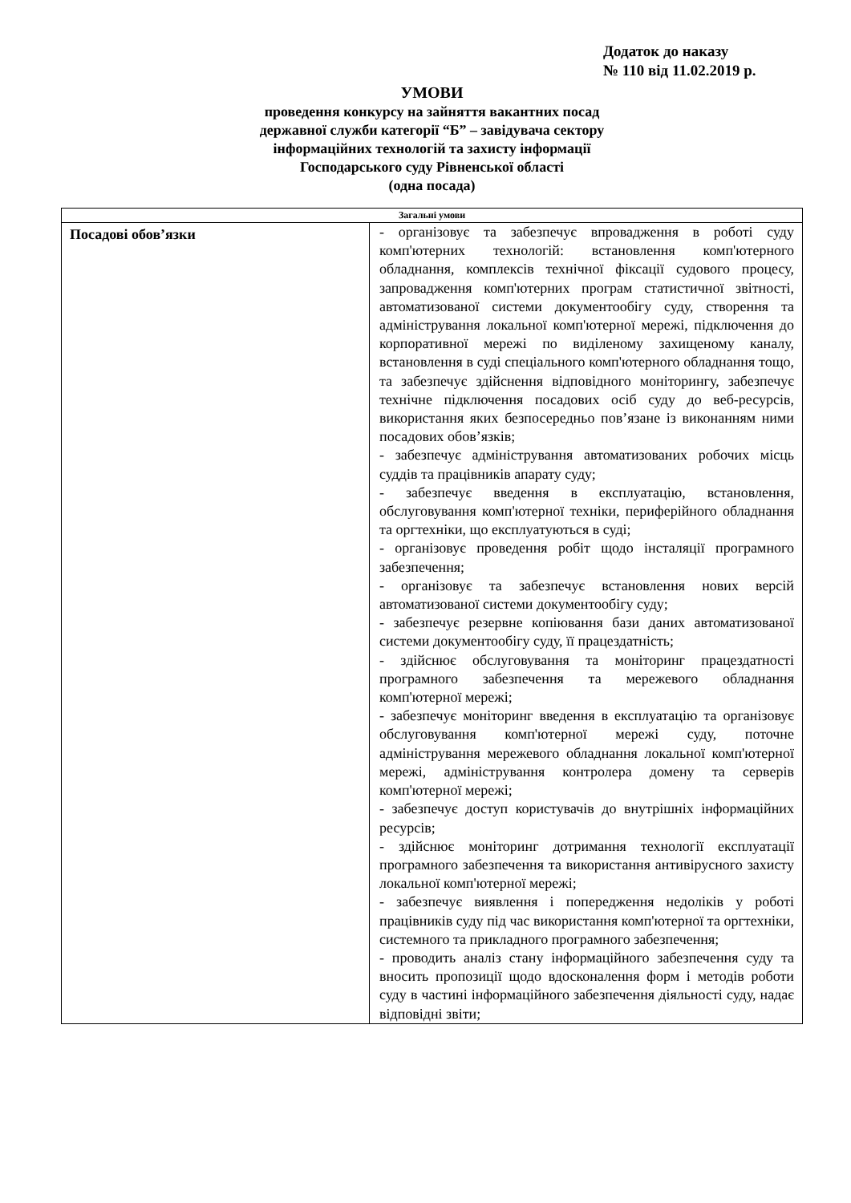Додаток до наказу
№ 110 від 11.02.2019 р.
УМОВИ
проведення конкурсу на зайняття вакантних посад
державної служби категорії “Б” – завідувача сектору
інформаційних технологій та захисту інформації
Господарського суду Рівненської області
(одна посада)
| Загальні умови | |
| --- | --- |
| Посадові обов’язки | - організовує та забезпечує впровадження в роботі суду комп'ютерних технологій: встановлення комп'ютерного обладнання, комплексів технічної фіксації судового процесу, запровадження комп'ютерних програм статистичної звітності, автоматизованої системи документообігу суду, створення та адміністрування локальної комп'ютерної мережі, підключення до корпоративної мережі по виділеному захищеному каналу, встановлення в суді спеціального комп'ютерного обладнання тощо, та забезпечує здійснення відповідного моніторингу, забезпечує технічне підключення посадових осіб суду до веб-ресурсів, використання яких безпосередньо пов’язане із виконанням ними посадових обов’язків; - забезпечує адміністрування автоматизованих робочих місць суддів та працівників апарату суду; - забезпечує введення в експлуатацію, встановлення, обслуговування комп'ютерної техніки, периферійного обладнання та оргтехніки, що експлуатуються в суді; - організовує проведення робіт щодо інсталяції програмного забезпечення; - організовує та забезпечує встановлення нових версій автоматизованої системи документообігу суду; - забезпечує резервне копіювання бази даних автоматизованої системи документообігу суду, її працездатність; - здійснює обслуговування та моніторинг працездатності програмного забезпечення та мережевого обладнання комп'ютерної мережі; - забезпечує моніторинг введення в експлуатацію та організовує обслуговування комп'ютерної мережі суду, поточне адміністрування мережевого обладнання локальної комп'ютерної мережі, адміністрування контролера домену та серверів комп'ютерної мережі; - забезпечує доступ користувачів до внутрішніх інформаційних ресурсів; - здійснює моніторинг дотримання технології експлуатації програмного забезпечення та використання антивірусного захисту локальної комп'ютерної мережі; - забезпечує виявлення і попередження недоліків у роботі працівників суду під час використання комп'ютерної та оргтехніки, системного та прикладного програмного забезпечення; - проводить аналіз стану інформаційного забезпечення суду та вносить пропозиції щодо вдосконалення форм і методів роботи суду в частині інформаційного забезпечення діяльності суду, надає відповідні звіти; |